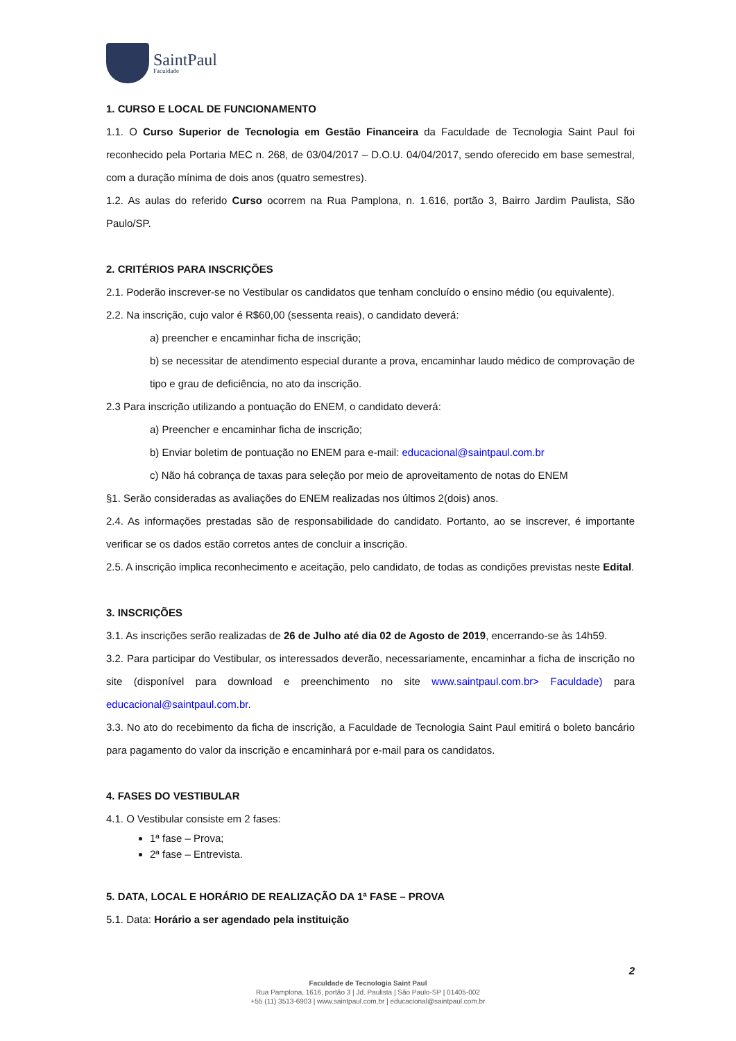SaintPaul
Faculdade
1. CURSO E LOCAL DE FUNCIONAMENTO
1.1. O Curso Superior de Tecnologia em Gestão Financeira da Faculdade de Tecnologia Saint Paul foi reconhecido pela Portaria MEC n. 268, de 03/04/2017 – D.O.U. 04/04/2017, sendo oferecido em base semestral, com a duração mínima de dois anos (quatro semestres).
1.2. As aulas do referido Curso ocorrem na Rua Pamplona, n. 1.616, portão 3, Bairro Jardim Paulista, São Paulo/SP.
2. CRITÉRIOS PARA INSCRIÇÕES
2.1. Poderão inscrever-se no Vestibular os candidatos que tenham concluído o ensino médio (ou equivalente).
2.2. Na inscrição, cujo valor é R$60,00 (sessenta reais), o candidato deverá:
a) preencher e encaminhar ficha de inscrição;
b) se necessitar de atendimento especial durante a prova, encaminhar laudo médico de comprovação de tipo e grau de deficiência, no ato da inscrição.
2.3 Para inscrição utilizando a pontuação do ENEM, o candidato deverá:
a) Preencher e encaminhar ficha de inscrição;
b) Enviar boletim de pontuação no ENEM para e-mail: educacional@saintpaul.com.br
c) Não há cobrança de taxas para seleção por meio de aproveitamento de notas do ENEM
§1. Serão consideradas as avaliações do ENEM realizadas nos últimos 2(dois) anos.
2.4. As informações prestadas são de responsabilidade do candidato. Portanto, ao se inscrever, é importante verificar se os dados estão corretos antes de concluir a inscrição.
2.5. A inscrição implica reconhecimento e aceitação, pelo candidato, de todas as condições previstas neste Edital.
3. INSCRIÇÕES
3.1. As inscrições serão realizadas de 26 de Julho até dia 02 de Agosto de 2019, encerrando-se às 14h59.
3.2. Para participar do Vestibular, os interessados deverão, necessariamente, encaminhar a ficha de inscrição no site (disponível para download e preenchimento no site www.saintpaul.com.br> Faculdade) para educacional@saintpaul.com.br.
3.3. No ato do recebimento da ficha de inscrição, a Faculdade de Tecnologia Saint Paul emitirá o boleto bancário para pagamento do valor da inscrição e encaminhará por e-mail para os candidatos.
4. FASES DO VESTIBULAR
4.1. O Vestibular consiste em 2 fases:
1ª fase – Prova;
2ª fase – Entrevista.
5. DATA, LOCAL E HORÁRIO DE REALIZAÇÃO DA 1ª FASE – PROVA
5.1. Data: Horário a ser agendado pela instituição
2
Faculdade de Tecnologia Saint Paul
Rua Pamplona, 1616, portão 3 | Jd. Paulista | São Paulo-SP | 01405-002
+55 (11) 3513-6903 | www.saintpaul.com.br | educacional@saintpaul.com.br